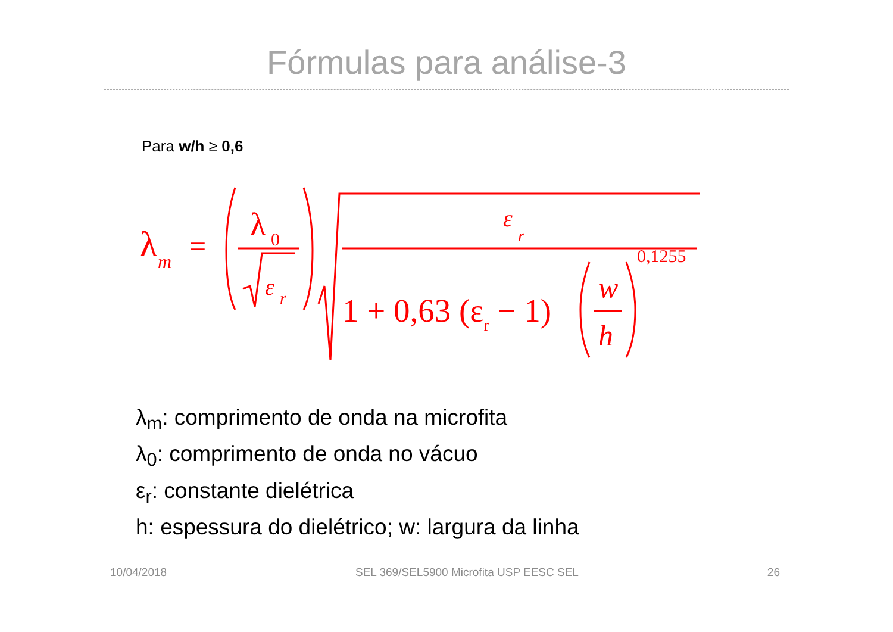Fórmulas para análise-3
Para w/h ≥ 0,6
λ
m
=
λ
0
ε
r
ε
r
1 + 0,63 (εr − 1)
w
h
0,1255
λ<sub>m</sub>: comprimento de onda na microfita
λ<sub>0</sub>: comprimento de onda no vácuo
ε<sub>r</sub>: constante dielétrica
h: espessura do dielétrico; w: largura da linha
10/04/2018 SEL 369/SEL5900 Microfita USP EESC SEL 26